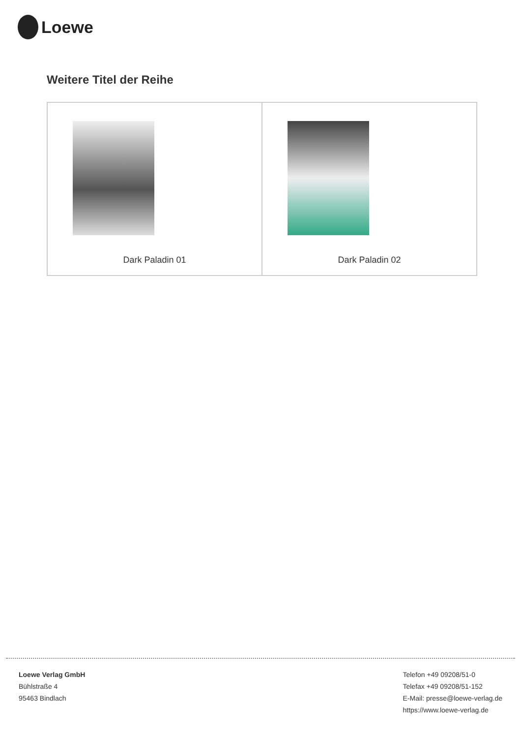Loewe
Weitere Titel der Reihe
| Dark Paladin 01 | Dark Paladin 02 |
Loewe Verlag GmbH
Bühlstraße 4
95463 Bindlach
Telefon +49 09208/51-0
Telefax +49 09208/51-152
E-Mail: presse@loewe-verlag.de
https://www.loewe-verlag.de